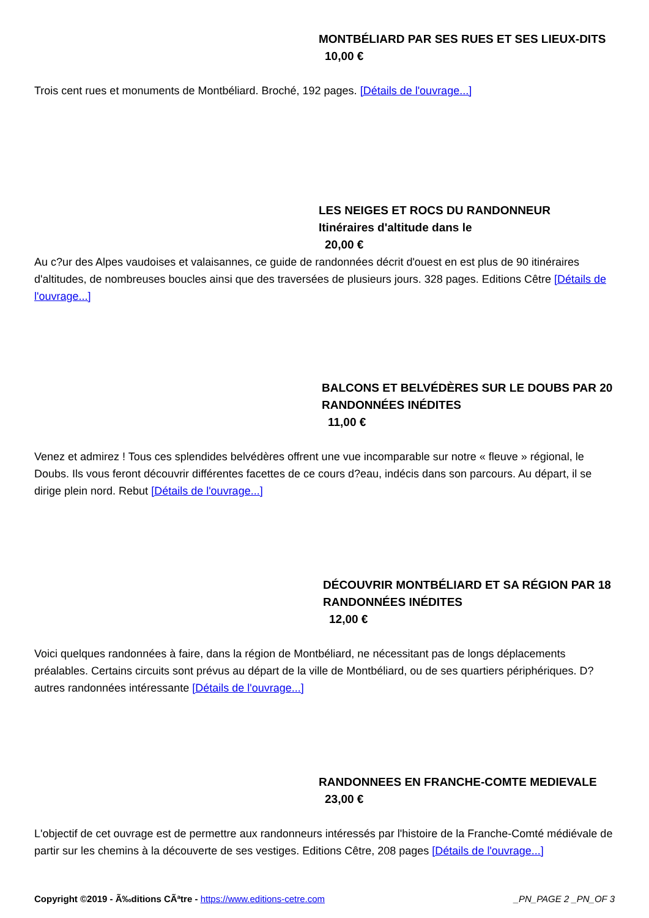MONTBÉLIARD PAR SES RUES ET SES LIEUX-DITS
10,00 €
Trois cent rues et monuments de Montbéliard. Broché, 192 pages. [Détails de l'ouvrage...]
LES NEIGES ET ROCS DU RANDONNEUR
Itinéraires d'altitude dans le
20,00 €
Au c?ur des Alpes vaudoises et valaisannes, ce guide de randonnées décrit d'ouest en est plus de 90 itinéraires d'altitudes, de nombreuses boucles ainsi que des traversées de plusieurs jours. 328 pages. Editions Cêtre [Détails de l'ouvrage...]
BALCONS ET BELVÉDÈRES SUR LE DOUBS PAR 20 RANDONNÉES INÉDITES
11,00 €
Venez et admirez ! Tous ces splendides belvédères offrent une vue incomparable sur notre « fleuve » régional, le Doubs. Ils vous feront découvrir différentes facettes de ce cours d?eau, indécis dans son parcours. Au départ, il se dirige plein nord. Rebut [Détails de l'ouvrage...]
DÉCOUVRIR MONTBÉLIARD ET SA RÉGION PAR 18 RANDONNÉES INÉDITES
12,00 €
Voici quelques randonnées à faire, dans la région de Montbéliard, ne nécessitant pas de longs déplacements préalables. Certains circuits sont prévus au départ de la ville de Montbéliard, ou de ses quartiers périphériques. D?autres randonnées intéressante [Détails de l'ouvrage...]
RANDONNEES EN FRANCHE-COMTE MEDIEVALE
23,00 €
L'objectif de cet ouvrage est de permettre aux randonneurs intéressés par l'histoire de la Franche-Comté médiévale de partir sur les chemins à la découverte de ses vestiges. Editions Cêtre, 208 pages [Détails de l'ouvrage...]
Copyright ©2019 - Ã‰ditions CÃªtre - https://www.editions-cetre.com _PN_PAGE 2 _PN_OF 3